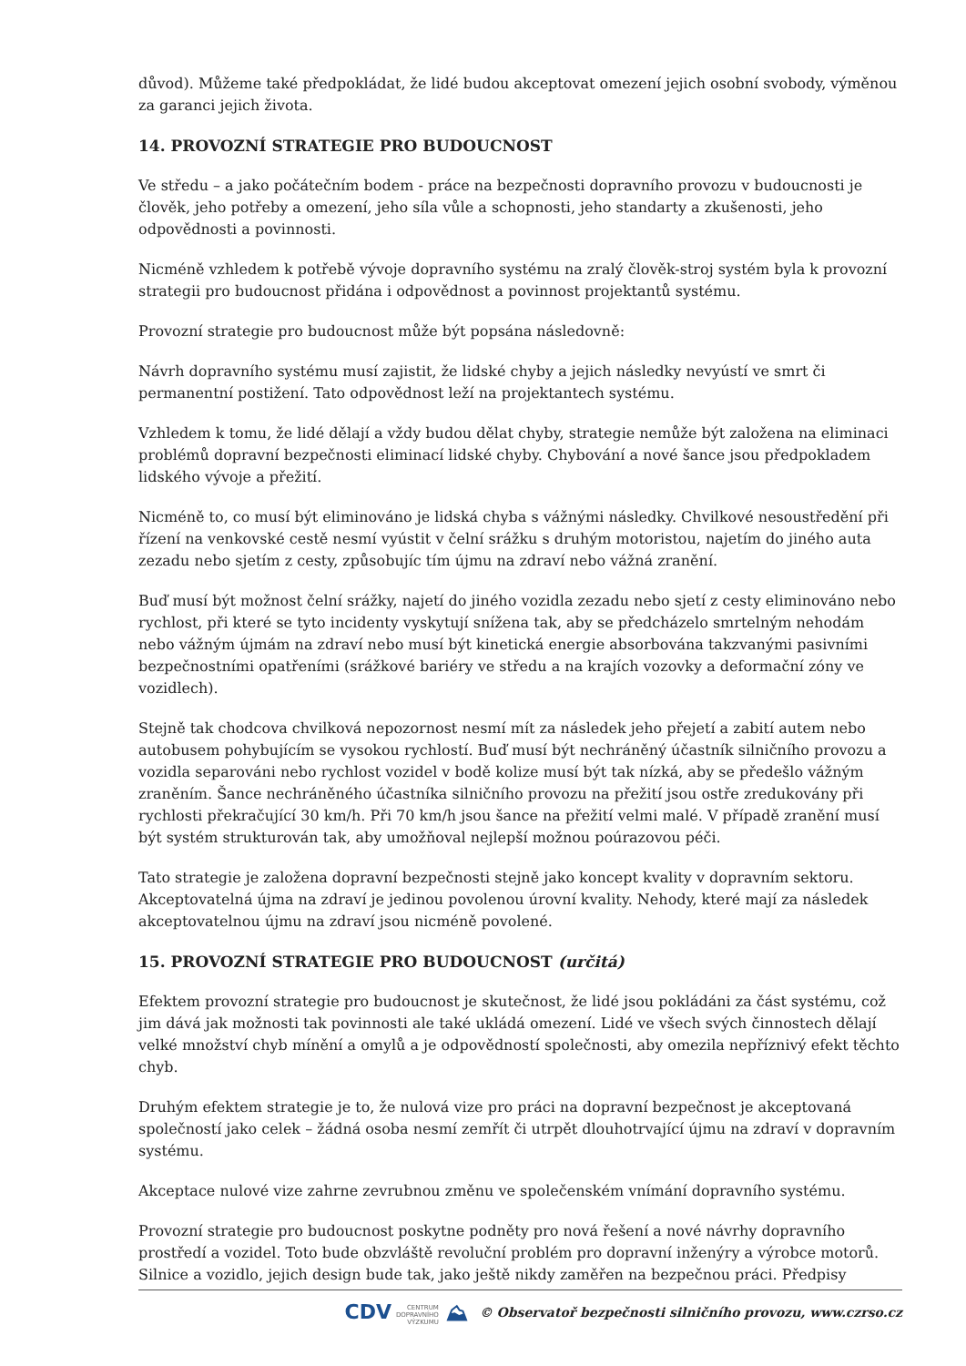důvod). Můžeme také předpokládat, že lidé budou akceptovat omezení jejich osobní svobody, výměnou za garanci jejich života.
14. PROVOZNÍ STRATEGIE PRO BUDOUCNOST
Ve středu – a jako počátečním bodem - práce na bezpečnosti dopravního provozu v budoucnosti je člověk, jeho potřeby a omezení, jeho síla vůle a schopnosti, jeho standarty a zkušenosti, jeho odpovědnosti a povinnosti.
Nicméně vzhledem k potřebě vývoje dopravního systému na zralý člověk-stroj systém byla k provozní strategii pro budoucnost přidána i odpovědnost a povinnost projektantů systému.
Provozní strategie pro budoucnost může být popsána následovně:
Návrh dopravního systému musí zajistit, že lidské chyby a jejich následky nevyústí ve smrt či permanentní postižení. Tato odpovědnost leží na projektantech systému.
Vzhledem k tomu, že lidé dělají a vždy budou dělat chyby, strategie nemůže být založena na eliminaci problémů dopravní bezpečnosti eliminací lidské chyby. Chybování a nové šance jsou předpokladem lidského vývoje a přežití.
Nicméně to, co musí být eliminováno je lidská chyba s vážnými následky. Chvilkové nesoustředění při řízení na venkovské cestě nesmí vyústit v čelní srážku s druhým motoristou, najetím do jiného auta zezadu nebo sjetím z cesty, způsobujíc tím újmu na zdraví nebo vážná zranění.
Buď musí být možnost čelní srážky, najetí do jiného vozidla zezadu nebo sjetí z cesty eliminováno nebo rychlost, při které se tyto incidenty vyskytují snížena tak, aby se předcházelo smrtelným nehodám nebo vážným újmám na zdraví nebo musí být kinetická energie absorbována takzvanými pasivními bezpečnostními opatřeními (srážkové bariéry ve středu a na krajích vozovky a deformační zóny ve vozidlech).
Stejně tak chodcova chvilková nepozornost nesmí mít za následek jeho přejetí a zabití autem nebo autobusem pohybujícím se vysokou rychlostí. Buď musí být nechráněný účastník silničního provozu a vozidla separováni nebo rychlost vozidel v bodě kolize musí být tak nízká, aby se předešlo vážným zraněním. Šance nechráněného účastníka silničního provozu na přežití jsou ostře zredukovány při rychlosti překračující 30 km/h. Při 70 km/h jsou šance na přežití velmi malé. V případě zranění musí být systém strukturován tak, aby umožňoval nejlepší možnou poúrazovou péči.
Tato strategie je založena dopravní bezpečnosti stejně jako koncept kvality v dopravním sektoru. Akceptovatelná újma na zdraví je jedinou povolenou úrovní kvality. Nehody, které mají za následek akceptovatelnou újmu na zdraví jsou nicméně povolené.
15. PROVOZNÍ STRATEGIE PRO BUDOUCNOST (určitá)
Efektem provozní strategie pro budoucnost je skutečnost, že lidé jsou pokládáni za část systému, což jim dává jak možnosti tak povinnosti ale také ukládá omezení. Lidé ve všech svých činnostech dělají velké množství chyb mínění a omylů a je odpovědností společnosti, aby omezila nepříznivý efekt těchto chyb.
Druhým efektem strategie je to, že nulová vize pro práci na dopravní bezpečnost je akceptovaná společností jako celek – žádná osoba nesmí zemřít či utrpět dlouhotrvající újmu na zdraví v dopravním systému.
Akceptace nulové vize zahrne zevrubnou změnu ve společenském vnímání dopravního systému.
Provozní strategie pro budoucnost poskytne podněty pro nová řešení a nové návrhy dopravního prostředí a vozidel. Toto bude obzvláště revoluční problém pro dopravní inženýry a výrobce motorů. Silnice a vozidlo, jejich design bude tak, jako ještě nikdy zaměřen na bezpečnou práci. Předpisy
CDV CENTRUM
DOPRAVNÍHO
VÝZKUMU ⛰ © Observatoř bezpečnosti silničního provozu, www.czrso.cz